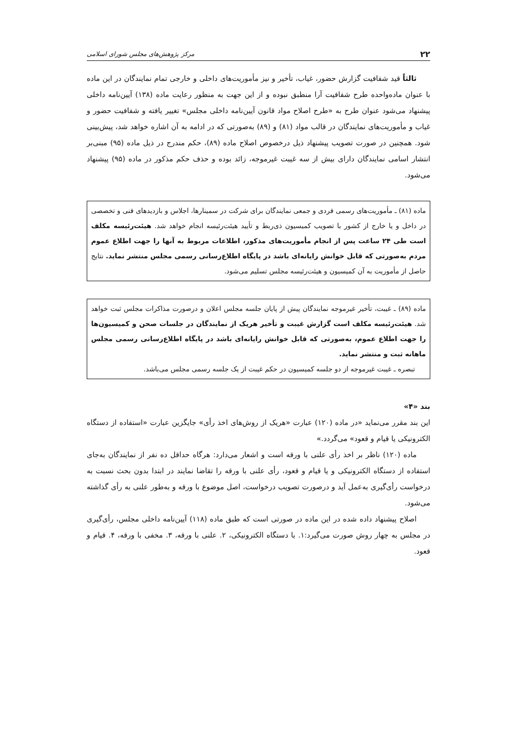۲۲ مرکز پژوهش‌های مجلس شورای اسلامی
ثالثاً قید شفافیت گزارش حضور، غیاب، تأخیر و نیز مأموریت‌های داخلی و خارجی تمام نمایندگان در این ماده با عنوان ماده‌واحده طرح شفافیت آرا منطبق نبوده و از این جهت به منظور رعایت ماده (۱۳۸) آیین‌نامه داخلی پیشنهاد می‌شود عنوان طرح به «طرح اصلاح مواد قانون آیین‌نامه داخلی مجلس» تغییر یافته و شفافیت حضور و غیاب و مأموریت‌های نمایندگان در قالب مواد (۸۱) و (۸۹) به‌صورتی که در ادامه به آن اشاره خواهد شد، پیش‌بینی شود. همچنین در صورت تصویب پیشنهاد ذیل درخصوص اصلاح ماده (۸۹)، حکم مندرج در ذیل ماده (۹۵) مبنی‌بر انتشار اسامی نمایندگان دارای بیش از سه غیبت غیرموجه، زائد بوده و حذف حکم مذکور در ماده (۹۵) پیشنهاد می‌شود.
ماده (۸۱) ـ مأموریت‌های رسمی فردی و جمعی نمایندگان برای شرکت در سمینارها، اجلاس و بازدیدهای فنی و تخصصی در داخل و یا خارج از کشور با تصویب کمیسیون ذی‌ربط و تأیید هیئت‌رئیسه انجام خواهد شد. هیئت‌رئیسه مکلف است طی ۲۴ ساعت پس از انجام مأموریت‌های مذکور، اطلاعات مربوط به آنها را جهت اطلاع عموم مردم به‌صورتی که قابل خوانش رایانه‌ای باشد در پایگاه اطلاع‌رسانی رسمی مجلس منتشر نماید. نتایج حاصل از مأموریت به آن کمیسیون و هیئت‌رئیسه مجلس تسلیم می‌شود.
ماده (۸۹) ـ غیبت، تأخیر غیرموجه نمایندگان پیش از پایان جلسه مجلس اعلان و درصورت مذاکرات مجلس ثبت خواهد شد. هیئت‌رئیسه مکلف است گزارش غیبت و تأخیر هریک از نمایندگان در جلسات صحن و کمیسیون‌ها را جهت اطلاع عموم، به‌صورتی که قابل خوانش رایانه‌ای باشد در پایگاه اطلاع‌رسانی رسمی مجلس ماهانه ثبت و منتشر نماید.
تبصره ـ غیبت غیرموجه از دو جلسه کمیسیون در حکم غیبت از یک جلسه رسمی مجلس می‌باشد.
بند «۴»
این بند مقرر می‌نماید «در ماده (۱۲۰) عبارت «هریک از روش‌های اخذ رأی» جایگزین عبارت «استفاده از دستگاه الکترونیکی یا قیام و قعود» می‌گردد.»
ماده (۱۲۰) ناظر بر اخذ رأی علنی با ورقه است و اشعار می‌دارد: هرگاه حداقل ده نفر از نمایندگان به‌جای استفاده از دستگاه الکترونیکی و یا قیام و قعود، رأی علنی با ورقه را تقاضا نمایند در ابتدا بدون بحث نسبت به درخواست رأی‌گیری به‌عمل آید و درصورت تصویب درخواست، اصل موضوع با ورقه و به‌طور علنی به رأی گذاشته می‌شود.
اصلاح پیشنهاد داده شده در این ماده در صورتی است که طبق ماده (۱۱۸) آیین‌نامه داخلی مجلس، رأی‌گیری در مجلس به چهار روش صورت می‌گیرد:۱. با دستگاه الکترونیکی، ۲. علنی با ورقه، ۳. مخفی با ورقه، ۴. قیام و قعود.